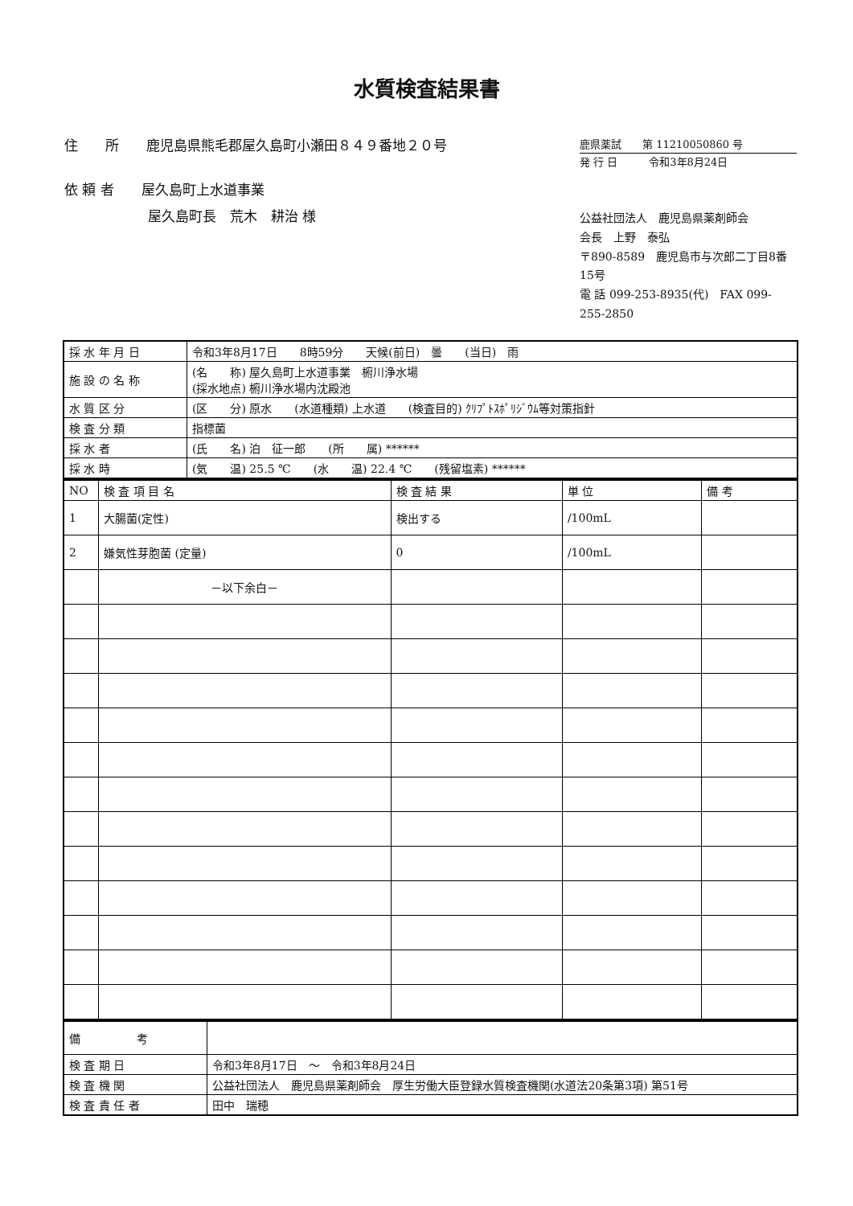水質検査結果書
住　　所　　鹿児島県熊毛郡屋久島町小瀬田８４９番地２０号
依 頼 者　　屋久島町上水道事業
屋久島町長　荒木　耕治 様
鹿県薬試　　第 11210050860 号
発 行 日　　　令和3年8月24日
公益社団法人　鹿児島県薬剤師会
会長　上野　泰弘
〒890-8589　鹿児島市与次郎二丁目8番15号
電 話 099-253-8935(代)　FAX 099-255-2850
| 採 水 年 月 日 | 令和3年8月17日 8時59分 天候(前日) 曇 (当日) 雨 |
| 施 設 の 名 称 | (名 称) 屋久島町上水道事業 椨川浄水場 (採水地点) 椨川浄水場内沈殿池 |
| 水 質 区 分 | (区 分) 原水 (水道種類) 上水道 (検査目的) ｸﾘﾌﾟﾄｽﾎﾟﾘｼﾞｳﾑ等対策指針 |
| 検 査 分 類 | 指標菌 |
| 採 水 者 | (氏 名) 泊 征一郎 (所 属) ****** |
| 採 水 時 | (気 温) 25.5 ℃ (水 温) 22.4 ℃ (残留塩素) ****** |
| NO | 検 査 項 目 名 | 検 査 結 果 | 単 位 | 備 考 |
| --- | --- | --- | --- | --- |
| 1 | 大腸菌(定性) | 検出する | /100mL | |
| 2 | 嫌気性芽胞菌 (定量) | 0 | /100mL | |
| | －以下余白－ | | | |
| 備 考 | |
| 検 査 期 日 | 令和3年8月17日 ～ 令和3年8月24日 |
| 検 査 機 関 | 公益社団法人 鹿児島県薬剤師会 厚生労働大臣登録水質検査機関(水道法20条第3項) 第51号 |
| 検 査 責 任 者 | 田中 瑞穂 |